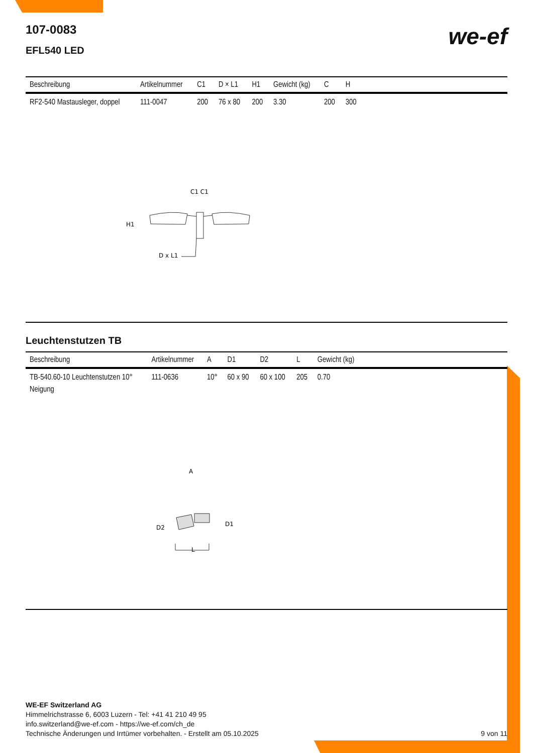we-ef
107-0083
EFL540 LED
| Beschreibung | Artikelnummer | C1 | D × L1 | H1 | Gewicht (kg) | C | H | |
| --- | --- | --- | --- | --- | --- | --- | --- | --- |
| RF2-540 Mastausleger, doppel | 111-0047 | 200 | 76 x 80 | 200 | 3.30 | 200 | 300 | |
C1 C1
H1
D x L1
Leuchtenstutzen TB
| Beschreibung | Artikelnummer | A | D1 | D2 | L | Gewicht (kg) | |
| --- | --- | --- | --- | --- | --- | --- | --- |
| TB-540.60-10 Leuchtenstutzen 10° Neigung | 111-0636 | 10° | 60 x 90 | 60 x 100 | 205 | 0.70 | |
A
D2
D1
L
WE-EF Switzerland AG
Himmelrichstrasse 6, 6003 Luzern - Tel: +41 41 210 49 95
info.switzerland@we-ef.com - https://we-ef.com/ch_de
Technische Änderungen und Irrtümer vorbehalten. - Erstellt am 05.10.2025 9 von 11